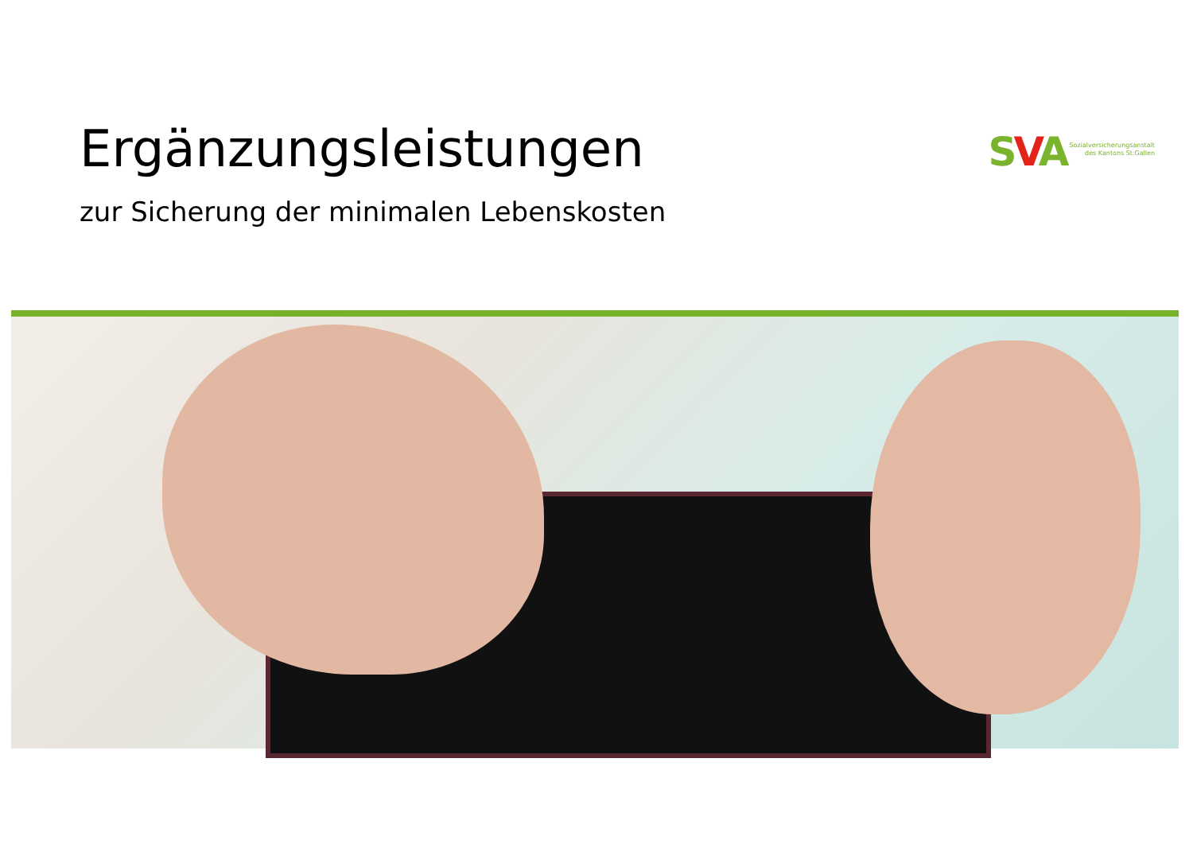Ergänzungsleistungen
zur Sicherung der minimalen Lebenskosten
SVA
Sozialversicherungsanstalt
des Kantons St.Gallen